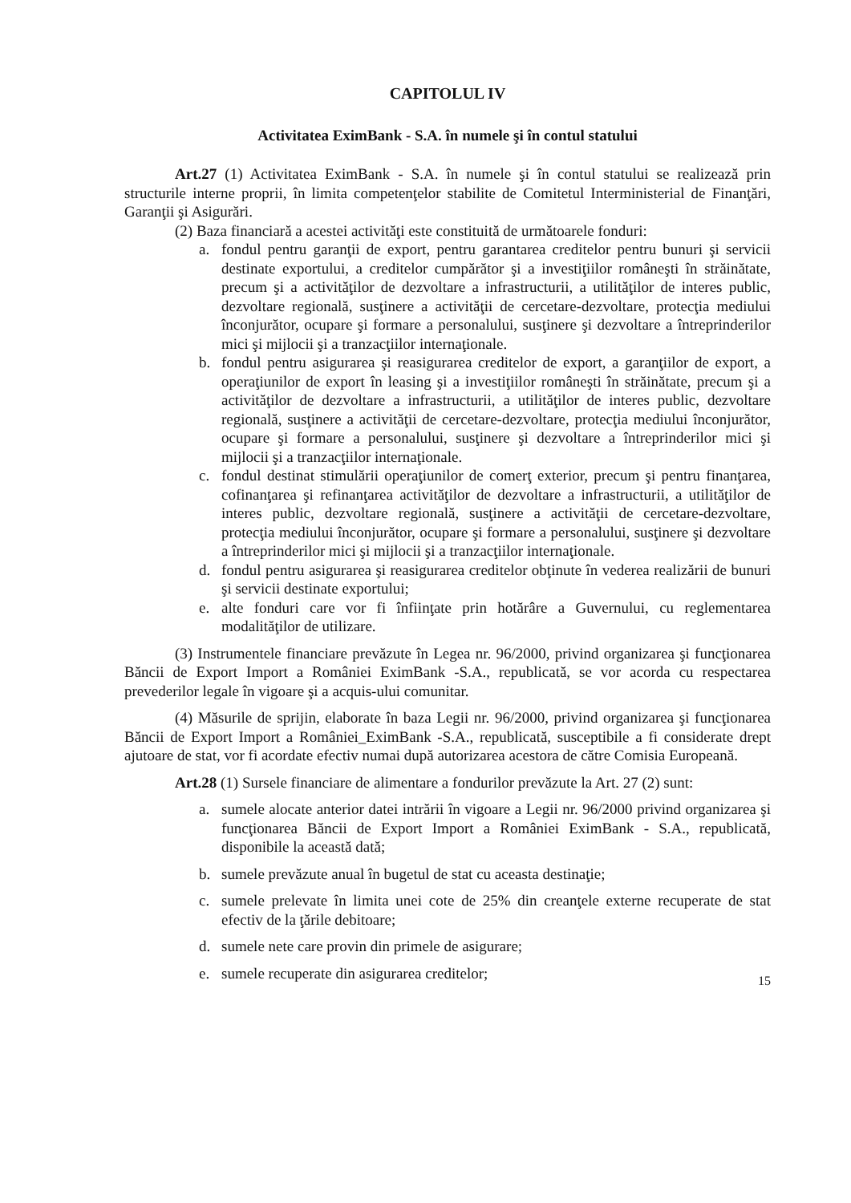CAPITOLUL IV
Activitatea EximBank - S.A. în numele şi în contul statului
Art.27 (1) Activitatea EximBank - S.A. în numele şi în contul statului se realizează prin structurile interne proprii, în limita competenţelor stabilite de Comitetul Interministerial de Finanţări, Garanţii şi Asigurări.
(2) Baza financiară a acestei activităţi este constituită de următoarele fonduri:
a. fondul pentru garanţii de export, pentru garantarea creditelor pentru bunuri şi servicii destinate exportului, a creditelor cumpărător şi a investiţiilor româneşti în străinătate, precum şi a activităţilor de dezvoltare a infrastructurii, a utilităţilor de interes public, dezvoltare regională, susţinere a activităţii de cercetare-dezvoltare, protecţia mediului înconjurător, ocupare şi formare a personalului, susţinere şi dezvoltare a întreprinderilor mici şi mijlocii şi a tranzacţiilor internaţionale.
b. fondul pentru asigurarea şi reasigurarea creditelor de export, a garanţiilor de export, a operaţiunilor de export în leasing şi a investiţiilor româneşti în străinătate, precum şi a activităţilor de dezvoltare a infrastructurii, a utilităţilor de interes public, dezvoltare regională, susţinere a activităţii de cercetare-dezvoltare, protecţia mediului înconjurător, ocupare şi formare a personalului, susţinere şi dezvoltare a întreprinderilor mici şi mijlocii şi a tranzacţiilor internaţionale.
c. fondul destinat stimulării operaţiunilor de comerţ exterior, precum şi pentru finanţarea, cofinanţarea şi refinanţarea activităţilor de dezvoltare a infrastructurii, a utilităţilor de interes public, dezvoltare regională, susţinere a activităţii de cercetare-dezvoltare, protecţia mediului înconjurător, ocupare şi formare a personalului, susţinere şi dezvoltare a întreprinderilor mici şi mijlocii şi a tranzacţiilor internaţionale.
d. fondul pentru asigurarea şi reasigurarea creditelor obţinute în vederea realizării de bunuri şi servicii destinate exportului;
e. alte fonduri care vor fi înfiinţate prin hotărâre a Guvernului, cu reglementarea modalităţilor de utilizare.
(3) Instrumentele financiare prevăzute în Legea nr. 96/2000, privind organizarea şi funcţionarea Băncii de Export Import a României EximBank -S.A., republicată, se vor acorda cu respectarea prevederilor legale în vigoare şi a acquis-ului comunitar.
(4) Măsurile de sprijin, elaborate în baza Legii nr. 96/2000, privind organizarea şi funcţionarea Băncii de Export Import a României_EximBank -S.A., republicată, susceptibile a fi considerate drept ajutoare de stat, vor fi acordate efectiv numai după autorizarea acestora de către Comisia Europeană.
Art.28 (1) Sursele financiare de alimentare a fondurilor prevăzute la Art. 27 (2) sunt:
a. sumele alocate anterior datei intrării în vigoare a Legii nr. 96/2000 privind organizarea şi funcţionarea Băncii de Export Import a României EximBank - S.A., republicată, disponibile la această dată;
b. sumele prevăzute anual în bugetul de stat cu aceasta destinaţie;
c. sumele prelevate în limita unei cote de 25% din creanţele externe recuperate de stat efectiv de la ţările debitoare;
d. sumele nete care provin din primele de asigurare;
e. sumele recuperate din asigurarea creditelor;
15